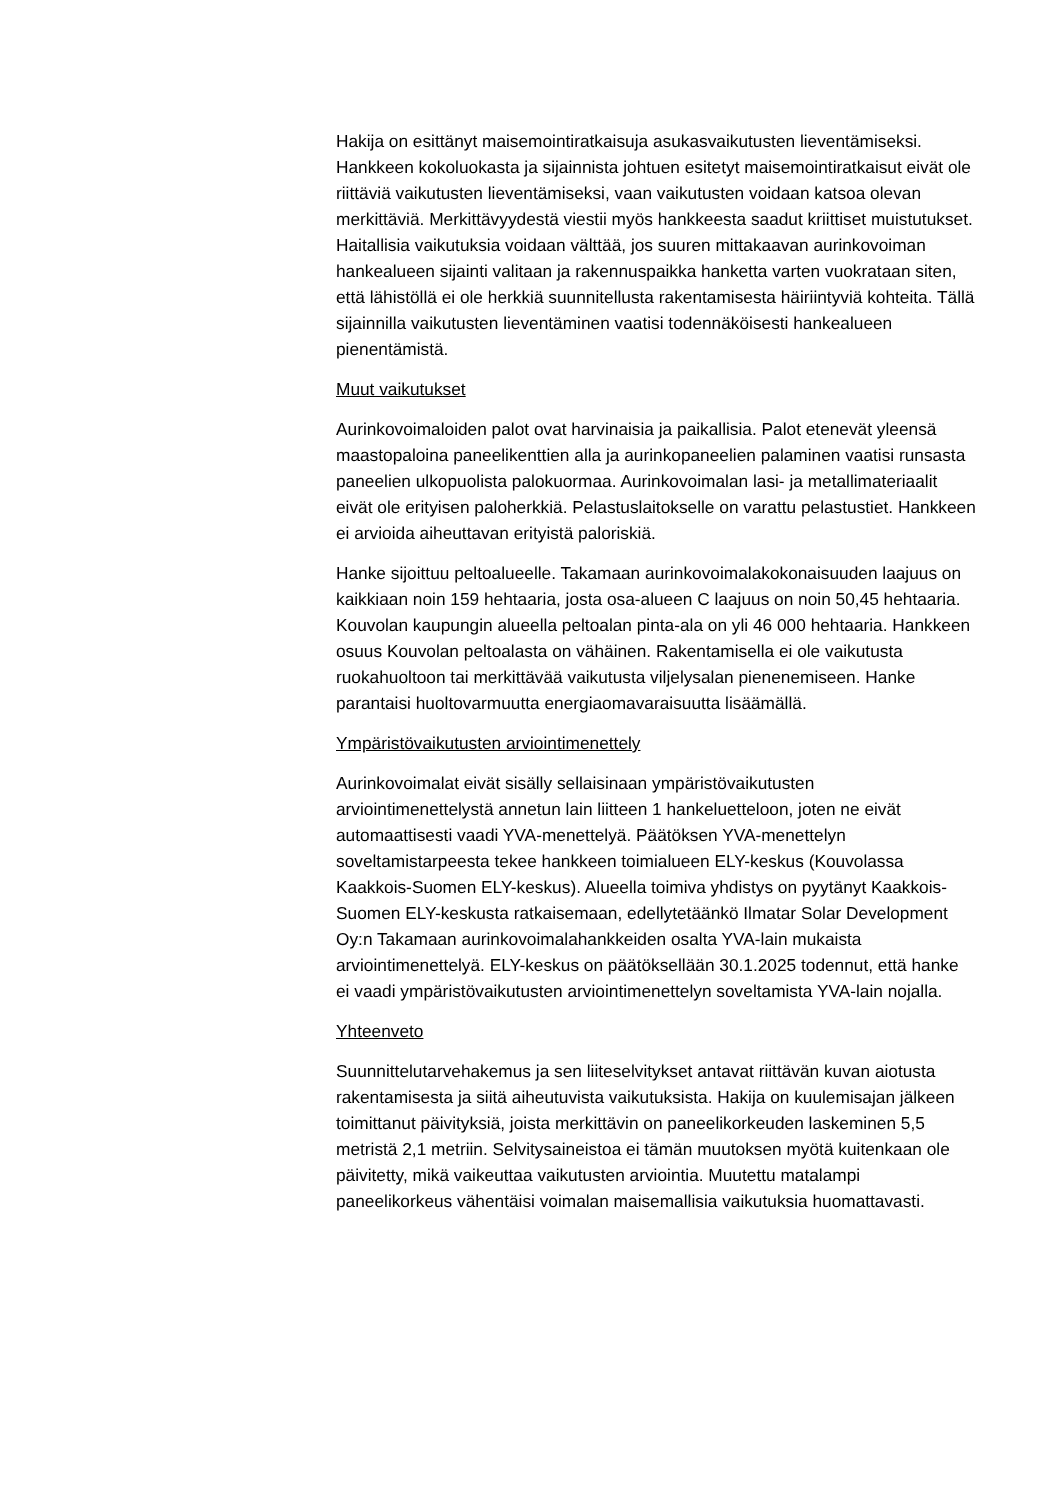Hakija on esittänyt maisemointiratkaisuja asukasvaikutusten lieventämiseksi. Hankkeen kokoluokasta ja sijainnista johtuen esitetyt maisemointiratkaisut eivät ole riittäviä vaikutusten lieventämiseksi, vaan vaikutusten voidaan katsoa olevan merkittäviä. Merkittävyydestä viestii myös hankkeesta saadut kriittiset muistutukset. Haitallisia vaikutuksia voidaan välttää, jos suuren mittakaavan aurinkovoiman hankealueen sijainti valitaan ja rakennuspaikka hanketta varten vuokrataan siten, että lähistöllä ei ole herkkiä suunnitellusta rakentamisesta häiriintyviä kohteita. Tällä sijainnilla vaikutusten lieventäminen vaatisi todennäköisesti hankealueen pienentämistä.
Muut vaikutukset
Aurinkovoimaloiden palot ovat harvinaisia ja paikallisia. Palot etenevät yleensä maastopaloina paneelikenttien alla ja aurinkopaneelien palaminen vaatisi runsasta paneelien ulkopuolista palokuormaa. Aurinkovoimalan lasi- ja metallimateriaalit eivät ole erityisen paloherkkiä. Pelastuslaitokselle on varattu pelastustiet. Hankkeen ei arvioida aiheuttavan erityistä paloriskiä.
Hanke sijoittuu peltoalueelle. Takamaan aurinkovoimalakokonaisuuden laajuus on kaikkiaan noin 159 hehtaaria, josta osa-alueen C laajuus on noin 50,45 hehtaaria. Kouvolan kaupungin alueella peltoalan pinta-ala on yli 46 000 hehtaaria. Hankkeen osuus Kouvolan peltoalasta on vähäinen. Rakentamisella ei ole vaikutusta ruokahuoltoon tai merkittävää vaikutusta viljelysalan pienenemiseen. Hanke parantaisi huoltovarmuutta energiaomavaraisuutta lisäämällä.
Ympäristövaikutusten arviointimenettely
Aurinkovoimalat eivät sisälly sellaisinaan ympäristövaikutusten arviointimenettelystä annetun lain liitteen 1 hankeluetteloon, joten ne eivät automaattisesti vaadi YVA-menettelyä. Päätöksen YVA-menettelyn soveltamistarpeesta tekee hankkeen toimialueen ELY-keskus (Kouvolassa Kaakkois-Suomen ELY-keskus). Alueella toimiva yhdistys on pyytänyt Kaakkois-Suomen ELY-keskusta ratkaisemaan, edellytetäänkö Ilmatar Solar Development Oy:n Takamaan aurinkovoimalahankkeiden osalta YVA-lain mukaista arviointimenettelyä. ELY-keskus on päätöksellään 30.1.2025 todennut, että hanke ei vaadi ympäristövaikutusten arviointimenettelyn soveltamista YVA-lain nojalla.
Yhteenveto
Suunnittelutarvehakemus ja sen liiteselvitykset antavat riittävän kuvan aiotusta rakentamisesta ja siitä aiheutuvista vaikutuksista. Hakija on kuulemisajan jälkeen toimittanut päivityksiä, joista merkittävin on paneelikorkeuden laskeminen 5,5 metristä 2,1 metriin. Selvitysaineistoa ei tämän muutoksen myötä kuitenkaan ole päivitetty, mikä vaikeuttaa vaikutusten arviointia. Muutettu matalampi paneelikorkeus vähentäisi voimalan maisemallisia vaikutuksia huomattavasti.